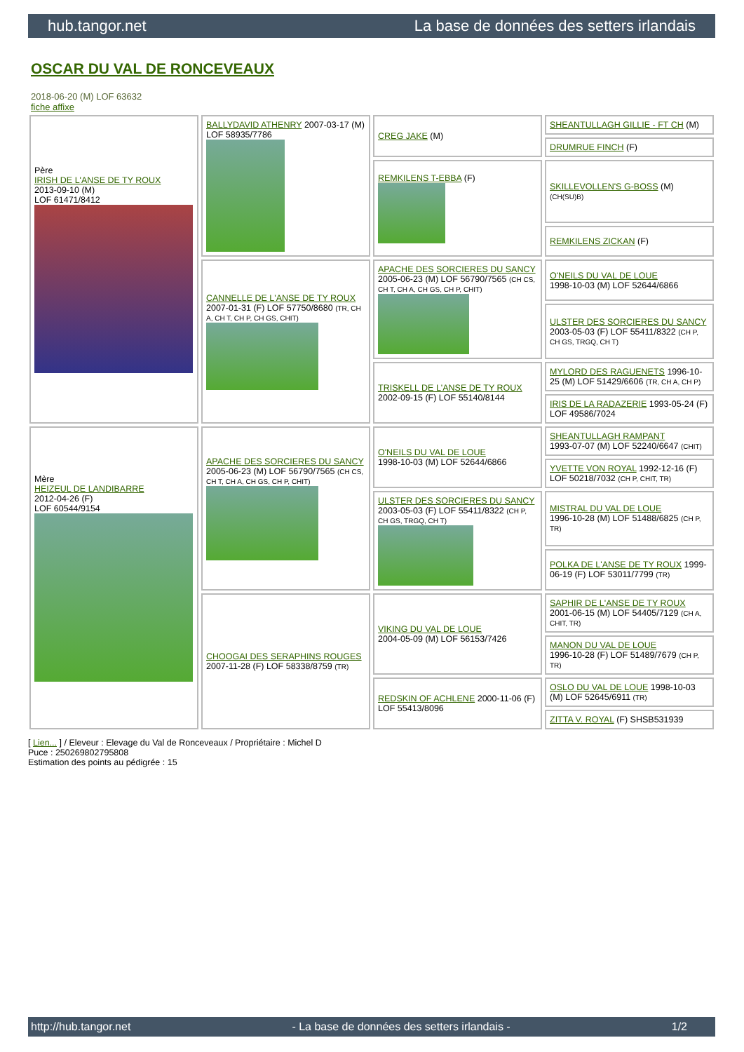hub.tangor.net La base de données des setters irlandais
OSCAR DU VAL DE RONCEVEAUX
2018-06-20 (M) LOF 63632
fiche affixe
| Père IRISH DE L'ANSE DE TY ROUX 2013-09-10 (M) LOF 61471/8412 | BALLYDAVID ATHENRY 2007-03-17 (M) LOF 58935/7786 | CREG JAKE (M) | SHEANTULLAGH GILLIE - FT CH (M) |
| | | | DRUMRUE FINCH (F) |
| | | REMKILENS T-EBBA (F) | SKILLEVOLLEN'S G-BOSS (M) (CH(SU)B) |
| | | | REMKILENS ZICKAN (F) |
| | CANNELLE DE L'ANSE DE TY ROUX 2007-01-31 (F) LOF 57750/8680 (TR, CH A, CH T, CH P, CH GS, CHIT) | APACHE DES SORCIERES DU SANCY 2005-06-23 (M) LOF 56790/7565 (CH CS, CH T, CH A, CH GS, CH P, CHIT) | O'NEILS DU VAL DE LOUE 1998-10-03 (M) LOF 52644/6866 |
| | | | ULSTER DES SORCIERES DU SANCY 2003-05-03 (F) LOF 55411/8322 (CH P, CH GS, TRGQ, CH T) |
| | | TRISKELL DE L'ANSE DE TY ROUX 2002-09-15 (F) LOF 55140/8144 | MYLORD DES RAGUENETS 1996-10-25 (M) LOF 51429/6606 (TR, CH A, CH P) |
| | | | IRIS DE LA RADAZERIE 1993-05-24 (F) LOF 49586/7024 |
| Mère HEIZEUL DE LANDIBARRE 2012-04-26 (F) LOF 60544/9154 | APACHE DES SORCIERES DU SANCY 2005-06-23 (M) LOF 56790/7565 (CH CS, CH T, CH A, CH GS, CH P, CHIT) | O'NEILS DU VAL DE LOUE 1998-10-03 (M) LOF 52644/6866 | SHEANTULLAGH RAMPANT 1993-07-07 (M) LOF 52240/6647 (CHIT) |
| | | | YVETTE VON ROYAL 1992-12-16 (F) LOF 50218/7032 (CH P, CHIT, TR) |
| | | ULSTER DES SORCIERES DU SANCY 2003-05-03 (F) LOF 55411/8322 (CH P, CH GS, TRGQ, CH T) | MISTRAL DU VAL DE LOUE 1996-10-28 (M) LOF 51488/6825 (CH P, TR) |
| | | | POLKA DE L'ANSE DE TY ROUX 1999-06-19 (F) LOF 53011/7799 (TR) |
| | CHOOGAI DES SERAPHINS ROUGES 2007-11-28 (F) LOF 58338/8759 (TR) | VIKING DU VAL DE LOUE 2004-05-09 (M) LOF 56153/7426 | SAPHIR DE L'ANSE DE TY ROUX 2001-06-15 (M) LOF 54405/7129 (CH A, CHIT, TR) |
| | | | MANON DU VAL DE LOUE 1996-10-28 (F) LOF 51489/7679 (CH P, TR) |
| | | REDSKIN OF ACHLENE 2000-11-06 (F) LOF 55413/8096 | OSLO DU VAL DE LOUE 1998-10-03 (M) LOF 52645/6911 (TR) |
| | | | ZITTA V. ROYAL (F) SHSB531939 |
[ Lien... ] / Eleveur : Elevage du Val de Ronceveaux / Propriétaire : Michel D
Puce : 250269802795808
Estimation des points au pédigrée : 15
http://hub.tangor.net - La base de données des setters irlandais - 1/2